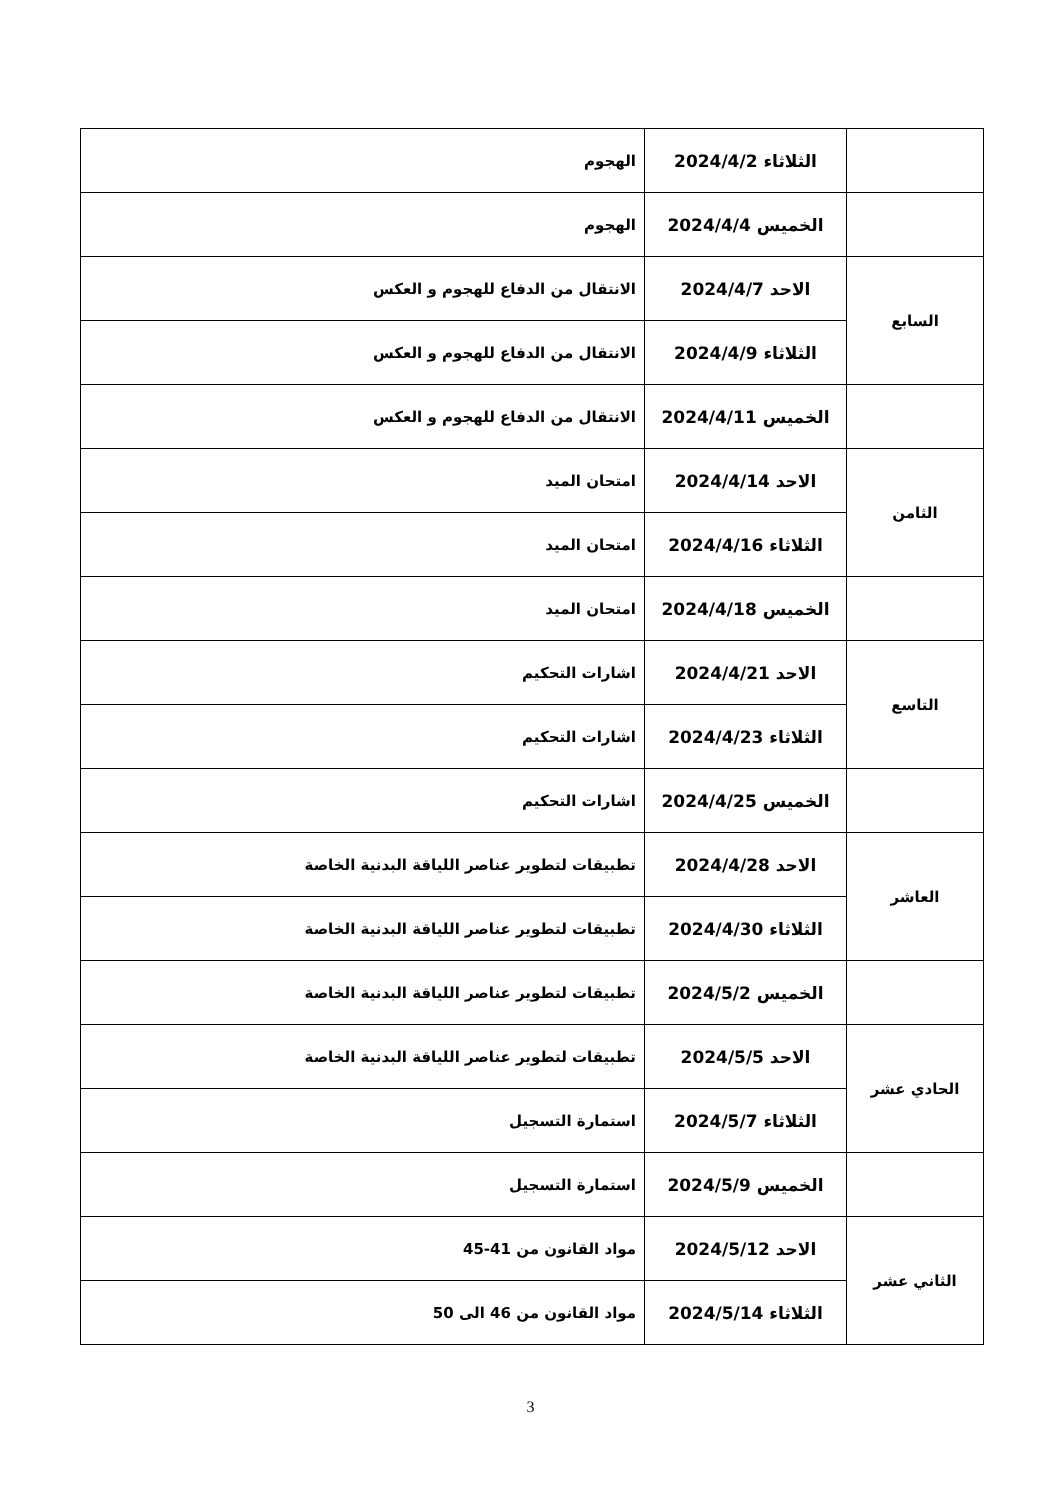| | الثلاثاء 2024/4/2 | الهجوم |
| | الخميس 2024/4/4 | الهجوم |
| السابع | الاحد 2024/4/7 | الانتقال من الدفاع للهجوم و العكس |
| | الثلاثاء 2024/4/9 | الانتقال من الدفاع للهجوم و العكس |
| | الخميس 2024/4/11 | الانتقال من الدفاع للهجوم و العكس |
| الثامن | الاحد 2024/4/14 | امتحان الميد |
| | الثلاثاء 2024/4/16 | امتحان الميد |
| | الخميس 2024/4/18 | امتحان الميد |
| التاسع | الاحد 2024/4/21 | اشارات التحكيم |
| | الثلاثاء 2024/4/23 | اشارات التحكيم |
| | الخميس 2024/4/25 | اشارات التحكيم |
| العاشر | الاحد 2024/4/28 | تطبيقات لتطوير عناصر اللياقة البدنية الخاصة |
| | الثلاثاء 2024/4/30 | تطبيقات لتطوير عناصر اللياقة البدنية الخاصة |
| | الخميس 2024/5/2 | تطبيقات لتطوير عناصر اللياقة البدنية الخاصة |
| الحادي عشر | الاحد 2024/5/5 | تطبيقات لتطوير عناصر اللياقة البدنية الخاصة |
| | الثلاثاء 2024/5/7 | استمارة التسجيل |
| | الخميس 2024/5/9 | استمارة التسجيل |
| الثاني عشر | الاحد 2024/5/12 | مواد القانون من 41-45 |
| | الثلاثاء 2024/5/14 | مواد القانون من 46 الى 50 |
3